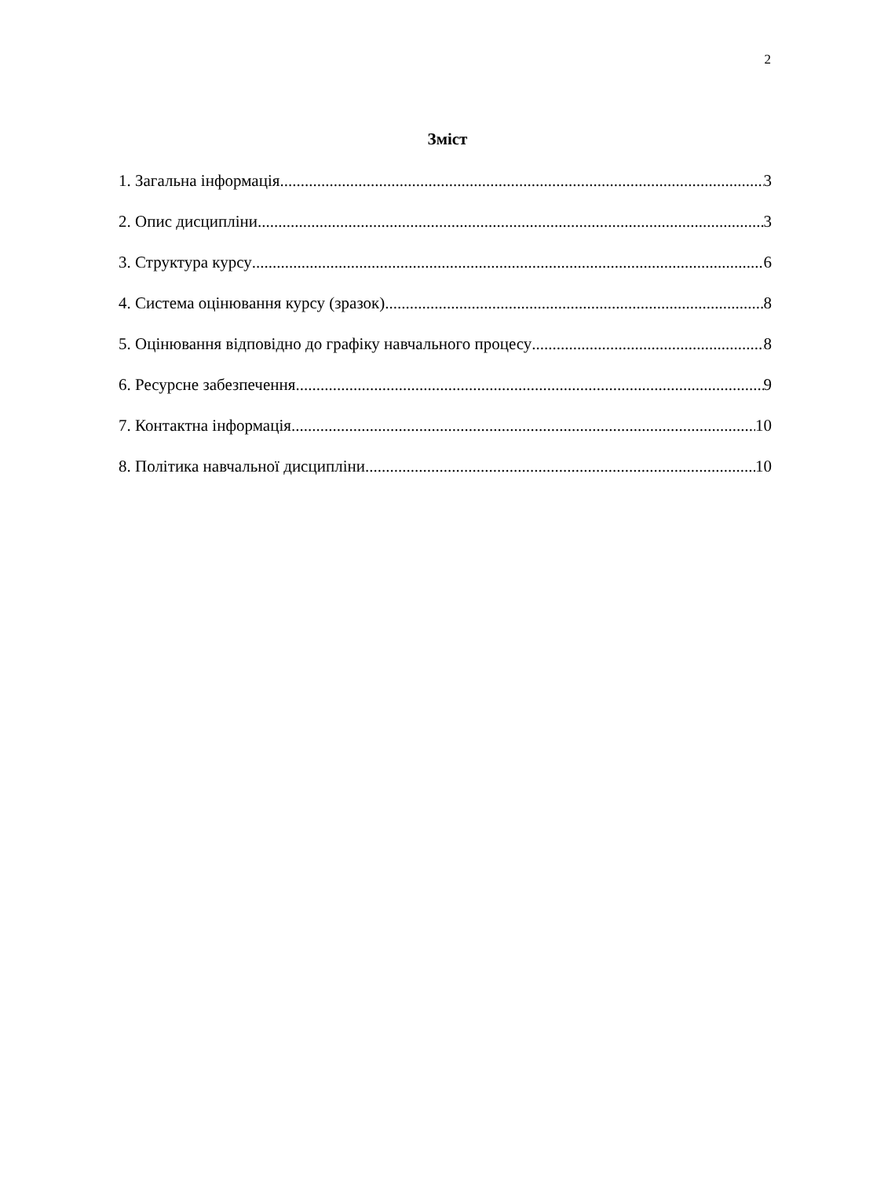2
Зміст
1. Загальна інформація 3
2. Опис дисципліни 3
3. Структура курсу 6
4. Система оцінювання курсу (зразок) 8
5. Оцінювання відповідно до графіку навчального процесу 8
6. Ресурсне забезпечення 9
7. Контактна інформація 10
8. Політика навчальної дисципліни 10